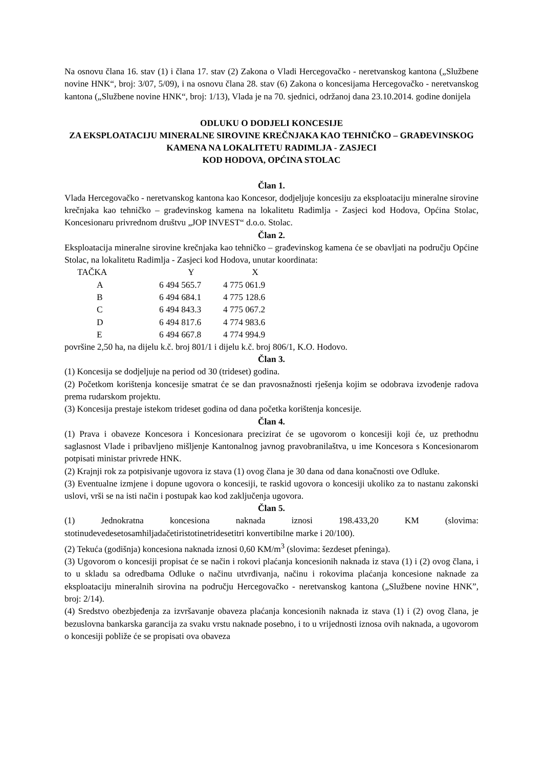Na osnovu člana 16. stav (1) i člana 17. stav (2) Zakona o Vladi Hercegovačko - neretvanskog kantona („Službene novine HNK“, broj: 3/07, 5/09), i na osnovu člana 28. stav (6) Zakona o koncesijama Hercegovačko - neretvanskog kantona („Službene novine HNK“, broj: 1/13), Vlada je na 70. sjednici, održanoj dana 23.10.2014. godine donijela
ODLUKU O DODJELI KONCESIJE
ZA EKSPLOATACIJU MINERALNE SIROVINE KREČNJAKA KAO TEHNIČKO – GRAĐEVINSKOG KAMENA NA LOKALITETU RADIMLJA - ZASJECI
KOD HODOVA, OPĆINA STOLAC
Član 1.
Vlada Hercegovačko - neretvanskog kantona kao Koncesor, dodjeljuje koncesiju za eksploataciju mineralne sirovine krečnjaka kao tehničko – građevinskog kamena na lokalitetu Radimlja - Zasjeci kod Hodova, Općina Stolac, Koncesionaru privrednom društvu „JOP INVEST“ d.o.o. Stolac.
Član 2.
Eksploatacija mineralne sirovine krečnjaka kao tehničko – građevinskog kamena će se obavljati na području Općine Stolac, na lokalitetu Radimlja - Zasjeci kod Hodova, unutar koordinata:
| TAČKA | Y | X |
| --- | --- | --- |
| A | 6 494 565.7 | 4 775 061.9 |
| B | 6 494 684.1 | 4 775 128.6 |
| C | 6 494 843.3 | 4 775 067.2 |
| D | 6 494 817.6 | 4 774 983.6 |
| E | 6 494 667.8 | 4 774 994.9 |
površine 2,50 ha, na dijelu k.č. broj 801/1 i dijelu k.č. broj 806/1, K.O. Hodovo.
Član 3.
(1) Koncesija se dodjeljuje na period od 30 (trideset) godina.
(2) Početkom korištenja koncesije smatrat će se dan pravosnažnosti rješenja kojim se odobrava izvođenje radova prema rudarskom projektu.
(3) Koncesija prestaje istekom trideset godina od dana početka korištenja koncesije.
Član 4.
(1) Prava i obaveze Koncesora i Koncesionara precizirat će se ugovorom o koncesiji koji će, uz prethodnu saglasnost Vlade i pribavljeno mišljenje Kantonalnog javnog pravobranilaštva, u ime Koncesora s Koncesionarom potpisati ministar privrede HNK.
(2) Krajnji rok za potpisivanje ugovora iz stava (1) ovog člana je 30 dana od dana konačnosti ove Odluke.
(3) Eventualne izmjene i dopune ugovora o koncesiji, te raskid ugovora o koncesiji ukoliko za to nastanu zakonski uslovi, vrši se na isti način i postupak kao kod zaključenja ugovora.
Član 5.
(1) Jednokratna koncesiona naknada iznosi 198.433,20 KM (slovima: stotinudevedesetosamhiljadačetiristotinetridesetitri konvertibilne marke i 20/100).
(2) Tekuća (godišnja) koncesiona naknada iznosi 0,60 KM/m<sup>3</sup> (slovima: šezdeset pfeninga).
(3) Ugovorom o koncesiji propisat će se način i rokovi plaćanja koncesionih naknada iz stava (1) i (2) ovog člana, i to u skladu sa odredbama Odluke o načinu utvrđivanja, načinu i rokovima plaćanja koncesione naknade za eksploataciju mineralnih sirovina na području Hercegovačko - neretvanskog kantona („Službene novine HNK”, broj: 2/14).
(4) Sredstvo obezbjeđenja za izvršavanje obaveza plaćanja koncesionih naknada iz stava (1) i (2) ovog člana, je bezuslovna bankarska garancija za svaku vrstu naknade posebno, i to u vrijednosti iznosa ovih naknada, a ugovorom o koncesiji pobliže će se propisati ova obaveza